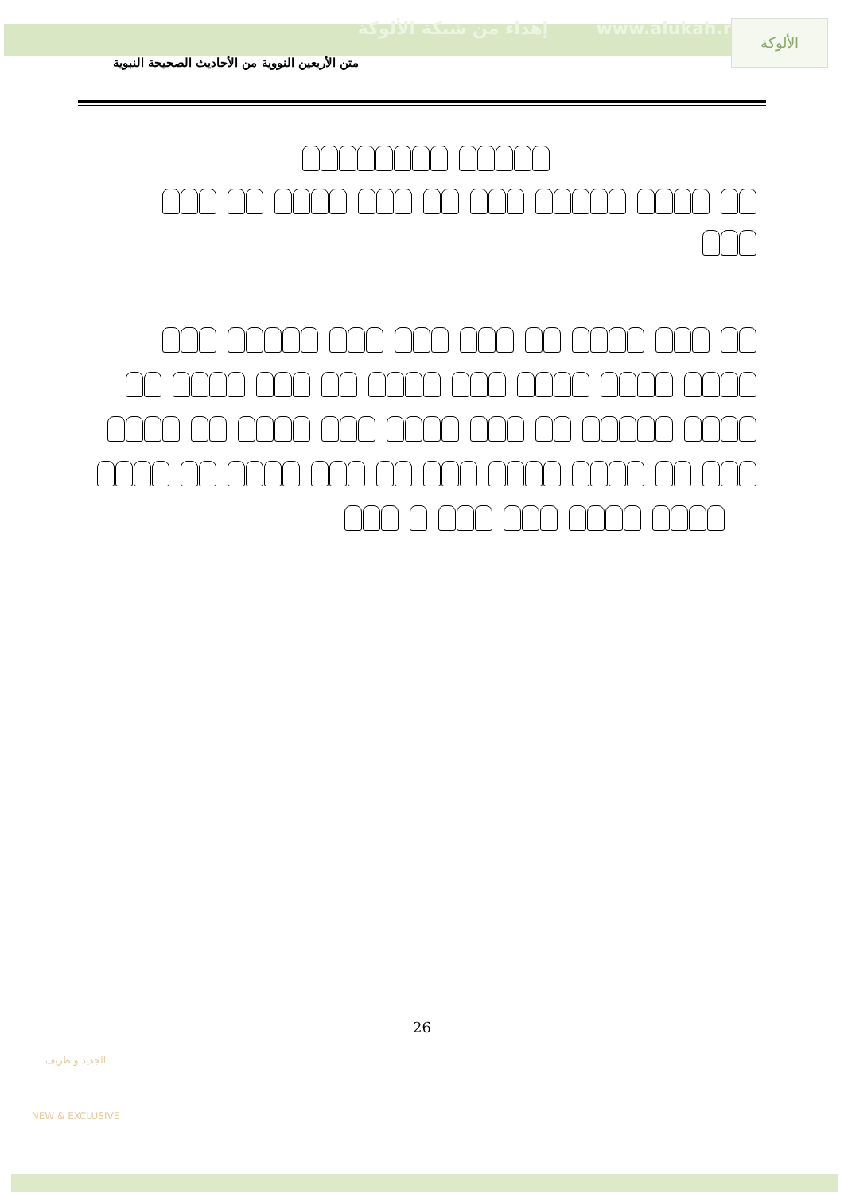إهداء من شبكة الألوكة www.alukah.net
الألوكة
متن الأربعين النووية من الأحاديث الصحيحة النبوية
26
الجديد و طريف
NEW & EXCLUSIVE